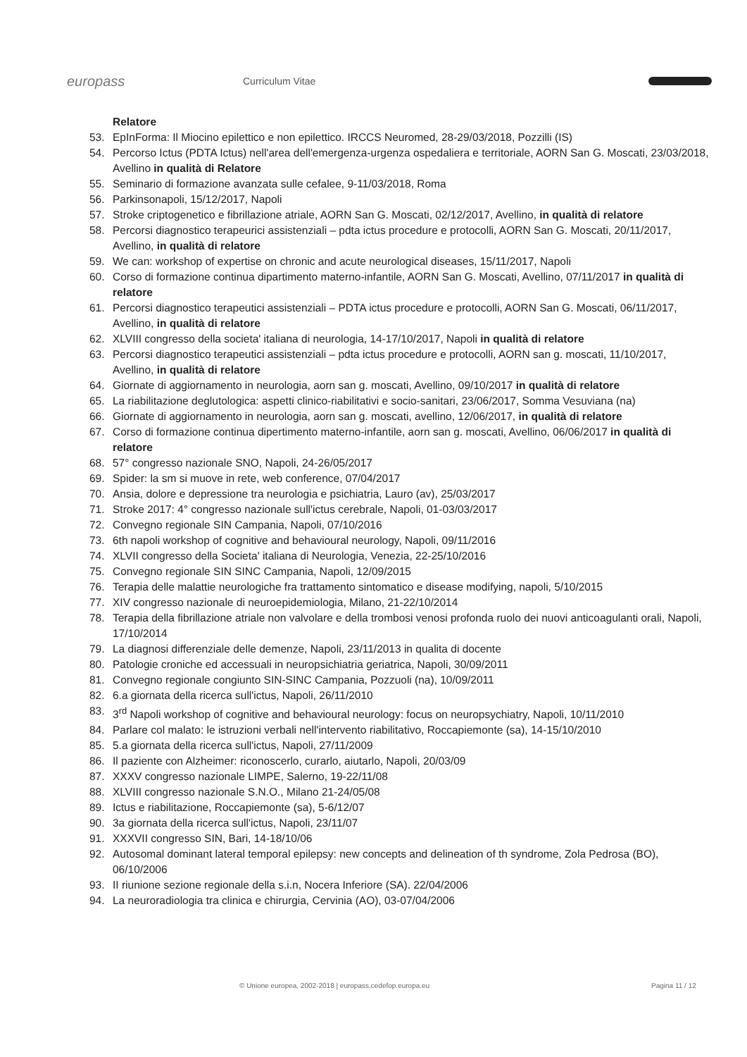europass
Curriculum Vitae
Relatore
53. EpInForma: Il Miocino epilettico e non epilettico. IRCCS Neuromed, 28-29/03/2018, Pozzilli (IS)
54. Percorso Ictus (PDTA Ictus) nell'area dell'emergenza-urgenza ospedaliera e territoriale, AORN San G. Moscati, 23/03/2018, Avellino in qualità di Relatore
55. Seminario di formazione avanzata sulle cefalee, 9-11/03/2018, Roma
56. Parkinsonapoli, 15/12/2017, Napoli
57. Stroke criptogenetico e fibrillazione atriale, AORN San G. Moscati, 02/12/2017, Avellino, in qualità di relatore
58. Percorsi diagnostico terapeurici assistenziali – pdta ictus procedure e protocolli, AORN San G. Moscati, 20/11/2017, Avellino, in qualità di relatore
59. We can: workshop of expertise on chronic and acute neurological diseases, 15/11/2017, Napoli
60. Corso di formazione continua dipartimento materno-infantile, AORN San G. Moscati, Avellino, 07/11/2017 in qualità di relatore
61. Percorsi diagnostico terapeutici assistenziali – PDTA ictus procedure e protocolli, AORN San G. Moscati, 06/11/2017, Avellino, in qualità di relatore
62. XLVIII congresso della societa' italiana di neurologia, 14-17/10/2017, Napoli in qualità di relatore
63. Percorsi diagnostico terapeutici assistenziali – pdta ictus procedure e protocolli, AORN san g. moscati, 11/10/2017, Avellino, in qualità di relatore
64. Giornate di aggiornamento in neurologia, aorn san g. moscati, Avellino, 09/10/2017 in qualità di relatore
65. La riabilitazione deglutologica: aspetti clinico-riabilitativi e socio-sanitari, 23/06/2017, Somma Vesuviana (na)
66. Giornate di aggiornamento in neurologia, aorn san g. moscati, avellino, 12/06/2017, in qualità di relatore
67. Corso di formazione continua dipertimento materno-infantile, aorn san g. moscati, Avellino, 06/06/2017 in qualità di relatore
68. 57° congresso nazionale SNO, Napoli, 24-26/05/2017
69. Spider: la sm si muove in rete, web conference, 07/04/2017
70. Ansia, dolore e depressione tra neurologia e psichiatria, Lauro (av), 25/03/2017
71. Stroke 2017: 4° congresso nazionale sull'ictus cerebrale, Napoli, 01-03/03/2017
72. Convegno regionale SIN Campania, Napoli, 07/10/2016
73. 6th napoli workshop of cognitive and behavioural neurology, Napoli, 09/11/2016
74. XLVII congresso della Societa' italiana di Neurologia, Venezia, 22-25/10/2016
75. Convegno regionale SIN SINC Campania, Napoli, 12/09/2015
76. Terapia delle malattie neurologiche fra trattamento sintomatico e disease modifying, napoli, 5/10/2015
77. XIV congresso nazionale di neuroepidemiologia, Milano, 21-22/10/2014
78. Terapia della fibrillazione atriale non valvolare e della trombosi venosi profonda ruolo dei nuovi anticoagulanti orali, Napoli, 17/10/2014
79. La diagnosi differenziale delle demenze, Napoli, 23/11/2013 in qualita di docente
80. Patologie croniche ed accessuali in neuropsichiatria geriatrica, Napoli, 30/09/2011
81. Convegno regionale congiunto SIN-SINC Campania, Pozzuoli (na), 10/09/2011
82. 6.a giornata della ricerca sull'ictus, Napoli, 26/11/2010
83. 3<sup>rd</sup> Napoli workshop of cognitive and behavioural neurology: focus on neuropsychiatry, Napoli, 10/11/2010
84. Parlare col malato: le istruzioni verbali nell'intervento riabilitativo, Roccapiemonte (sa), 14-15/10/2010
85. 5.a giornata della ricerca sull'ictus, Napoli, 27/11/2009
86. Il paziente con Alzheimer: riconoscerlo, curarlo, aiutarlo, Napoli, 20/03/09
87. XXXV congresso nazionale LIMPE, Salerno, 19-22/11/08
88. XLVIII congresso nazionale S.N.O., Milano 21-24/05/08
89. Ictus e riabilitazione, Roccapiemonte (sa), 5-6/12/07
90. 3a giornata della ricerca sull'ictus, Napoli, 23/11/07
91. XXXVII congresso SIN, Bari, 14-18/10/06
92. Autosomal dominant lateral temporal epilepsy: new concepts and delineation of th syndrome, Zola Pedrosa (BO), 06/10/2006
93. II riunione sezione regionale della s.i.n, Nocera Inferiore (SA). 22/04/2006
94. La neuroradiologia tra clinica e chirurgia, Cervinia (AO), 03-07/04/2006
© Unione europea, 2002-2018 | europass.cedefop.europa.eu Pagina 11 / 12